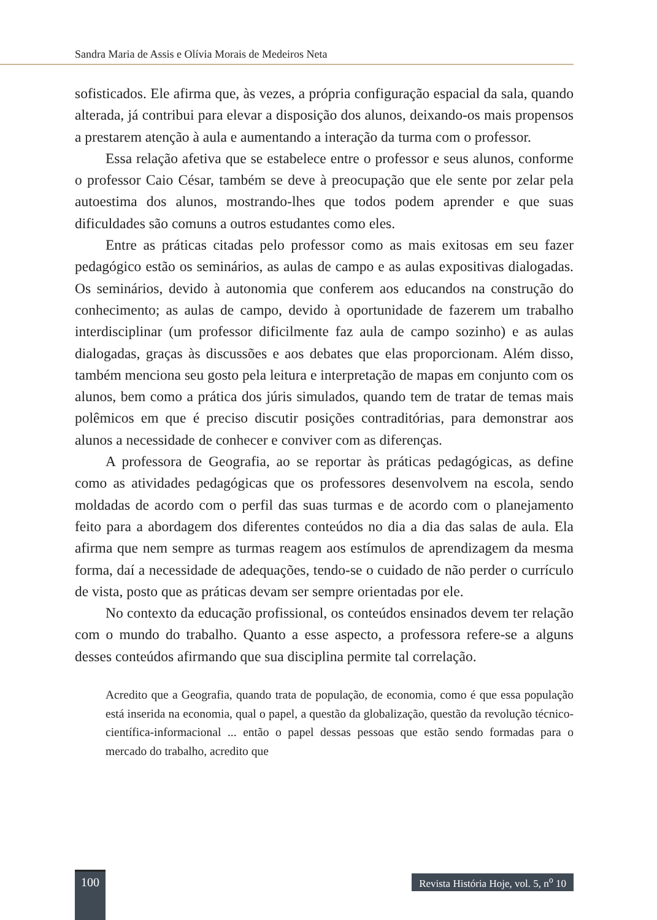Sandra Maria de Assis e Olívia Morais de Medeiros Neta
sofisticados. Ele afirma que, às vezes, a própria configuração espacial da sala, quando alterada, já contribui para elevar a disposição dos alunos, deixando-os mais propensos a prestarem atenção à aula e aumentando a interação da turma com o professor.
Essa relação afetiva que se estabelece entre o professor e seus alunos, conforme o professor Caio César, também se deve à preocupação que ele sente por zelar pela autoestima dos alunos, mostrando-lhes que todos podem aprender e que suas dificuldades são comuns a outros estudantes como eles.
Entre as práticas citadas pelo professor como as mais exitosas em seu fazer pedagógico estão os seminários, as aulas de campo e as aulas expositivas dialogadas. Os seminários, devido à autonomia que conferem aos educandos na construção do conhecimento; as aulas de campo, devido à oportunidade de fazerem um trabalho interdisciplinar (um professor dificilmente faz aula de campo sozinho) e as aulas dialogadas, graças às discussões e aos debates que elas proporcionam. Além disso, também menciona seu gosto pela leitura e interpretação de mapas em conjunto com os alunos, bem como a prática dos júris simulados, quando tem de tratar de temas mais polêmicos em que é preciso discutir posições contraditórias, para demonstrar aos alunos a necessidade de conhecer e conviver com as diferenças.
A professora de Geografia, ao se reportar às práticas pedagógicas, as define como as atividades pedagógicas que os professores desenvolvem na escola, sendo moldadas de acordo com o perfil das suas turmas e de acordo com o planejamento feito para a abordagem dos diferentes conteúdos no dia a dia das salas de aula. Ela afirma que nem sempre as turmas reagem aos estímulos de aprendizagem da mesma forma, daí a necessidade de adequações, tendo-se o cuidado de não perder o currículo de vista, posto que as práticas devam ser sempre orientadas por ele.
No contexto da educação profissional, os conteúdos ensinados devem ter relação com o mundo do trabalho. Quanto a esse aspecto, a professora refere-se a alguns desses conteúdos afirmando que sua disciplina permite tal correlação.
Acredito que a Geografia, quando trata de população, de economia, como é que essa população está inserida na economia, qual o papel, a questão da globalização, questão da revolução técnico-científica-informacional ... então o papel dessas pessoas que estão sendo formadas para o mercado do trabalho, acredito que
100
Revista História Hoje, vol. 5, n<sup>o</sup> 10